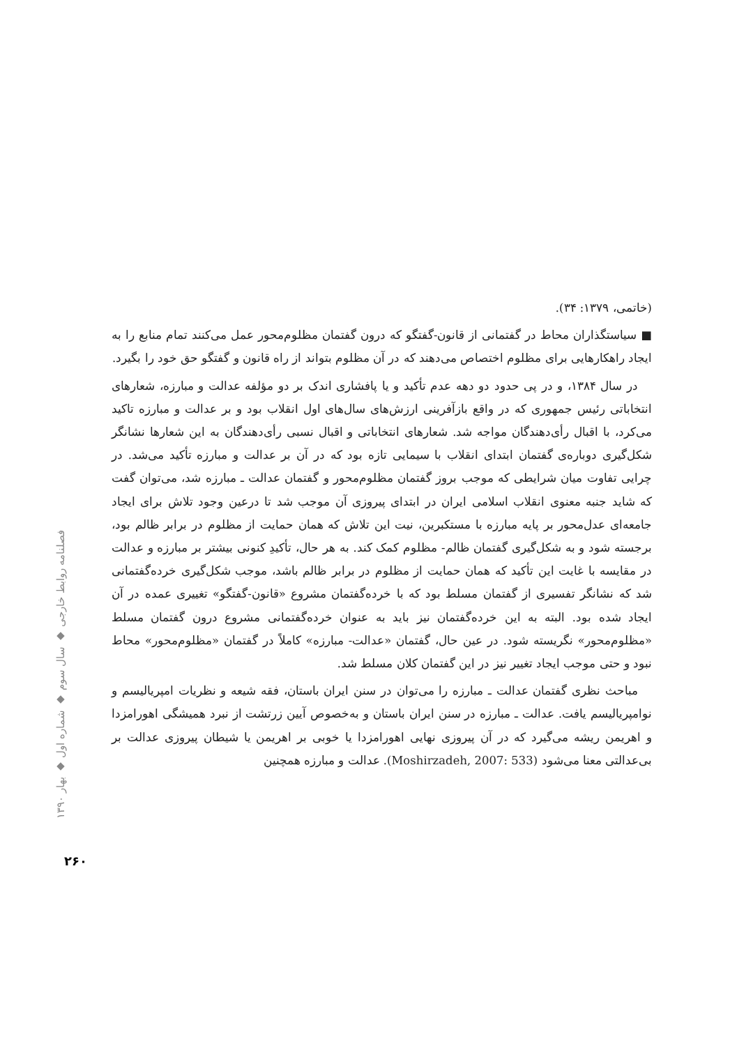(خاتمی، ۱۳۷۹: ۳۴).
■ سیاستگذاران محاط در گفتمانی از قانون-گفتگو که درون گفتمان مظلوم‌محور عمل می‌کنند تمام منابع را به ایجاد راهکارهایی برای مظلوم اختصاص می‌دهند که در آن مظلوم بتواند از راه قانون و گفتگو حق خود را بگیرد.
در سال ۱۳۸۴، و در پی حدود دو دهه عدم تأکید و یا پافشاری اندک بر دو مؤلفه عدالت و مبارزه، شعارهای انتخاباتی رئیس جمهوری که در واقع بازآفرینی ارزش‌های سال‌های اول انقلاب بود و بر عدالت و مبارزه تاکید می‌کرد، با اقبال رأی‌دهندگان مواجه شد. شعارهای انتخاباتی و اقبال نسبی رأی‌دهندگان به این شعارها نشانگر شکل‌گیری دوباره‌ی گفتمان ابتدای انقلاب با سیمایی تازه بود که در آن بر عدالت و مبارزه تأکید می‌شد. در چرایی تفاوت میان شرایطی که موجب بروز گفتمان مظلوم‌محور و گفتمان عدالت ـ مبارزه شد، می‌توان گفت که شاید جنبه معنوی انقلاب اسلامی ایران در ابتدای پیروزی آن موجب شد تا درعین وجود تلاش برای ایجاد جامعه‌ای عدل‌محور بر پایه مبارزه با مستکبرین، نیت این تلاش که همان حمایت از مظلوم در برابر ظالم بود، برجسته شود و به شکل‌گیری گفتمان ظالم- مظلوم کمک کند. به هر حال، تأکیدِ کنونی بیشتر بر مبارزه و عدالت در مقایسه با غایت این تأکید که همان حمایت از مظلوم در برابر ظالم باشد، موجب شکل‌گیری خرده‌گفتمانی شد که نشانگر تفسیری از گفتمان مسلط بود که با خرده‌گفتمان مشروع «قانون-گفتگو» تغییری عمده در آن ایجاد شده بود. البته به این خرده‌گفتمان نیز باید به عنوان خرده‌گفتمانی مشروع درون گفتمان مسلط «مظلوم‌محور» نگریسته شود. در عین حال، گفتمان «عدالت- مبارزه» کاملاً در گفتمان «مظلوم‌محور» محاط نبود و حتی موجب ایجاد تغییر نیز در این گفتمان کلان مسلط شد.
مباحث نظری گفتمان عدالت ـ مبارزه را می‌توان در سنن ایران باستان، فقه شیعه و نظریات امپریالیسم و نوامپریالیسم یافت. عدالت ـ مبارزه در سنن ایران باستان و به‌خصوص آیین زرتشت از نبرد همیشگی اهورامزدا و اهریمن ریشه می‌گیرد که در آن پیروزی نهایی اهورامزدا یا خوبی بر اهریمن یا شیطان پیروزی عدالت بر بی‌عدالتی معنا می‌شود (Moshirzadeh, 2007: 533). عدالت و مبارزه همچنین
فصلنامه روابط خارجی ◆ سال سوم ◆ شماره اول ◆ بهار ۱۳۹۰
۲۶۰